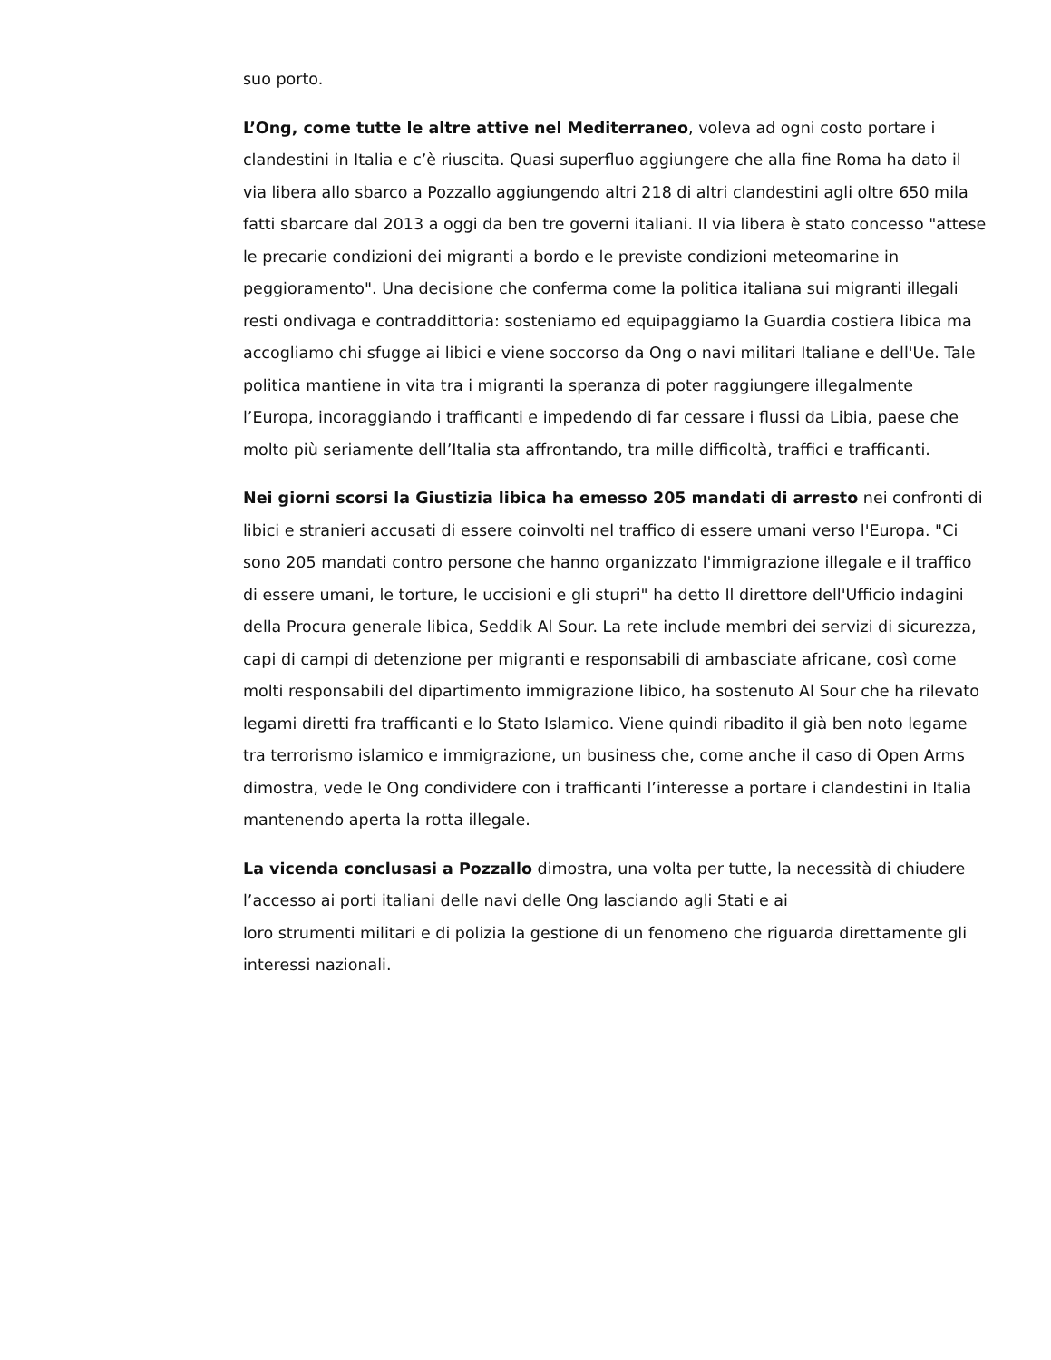suo porto.
L’Ong, come tutte le altre attive nel Mediterraneo, voleva ad ogni costo portare i clandestini in Italia e c’è riuscita. Quasi superfluo aggiungere che alla fine Roma ha dato il via libera allo sbarco a Pozzallo aggiungendo altri 218 di altri clandestini agli oltre 650 mila fatti sbarcare dal 2013 a oggi da ben tre governi italiani. Il via libera è stato concesso "attese le precarie condizioni dei migranti a bordo e le previste condizioni meteomarine in peggioramento". Una decisione che conferma come la politica italiana sui migranti illegali resti ondivaga e contraddittoria: sosteniamo ed equipaggiamo la Guardia costiera libica ma accogliamo chi sfugge ai libici e viene soccorso da Ong o navi militari Italiane e dell'Ue. Tale politica mantiene in vita tra i migranti la speranza di poter raggiungere illegalmente l’Europa, incoraggiando i trafficanti e impedendo di far cessare i flussi da Libia, paese che molto più seriamente dell’Italia sta affrontando, tra mille difficoltà, traffici e trafficanti.
Nei giorni scorsi la Giustizia libica ha emesso 205 mandati di arresto nei confronti di libici e stranieri accusati di essere coinvolti nel traffico di essere umani verso l'Europa. "Ci sono 205 mandati contro persone che hanno organizzato l'immigrazione illegale e il traffico di essere umani, le torture, le uccisioni e gli stupri" ha detto Il direttore dell'Ufficio indagini della Procura generale libica, Seddik Al Sour. La rete include membri dei servizi di sicurezza, capi di campi di detenzione per migranti e responsabili di ambasciate africane, così come molti responsabili del dipartimento immigrazione libico, ha sostenuto Al Sour che ha rilevato legami diretti fra trafficanti e lo Stato Islamico. Viene quindi ribadito il già ben noto legame tra terrorismo islamico e immigrazione, un business che, come anche il caso di Open Arms dimostra, vede le Ong condividere con i trafficanti l’interesse a portare i clandestini in Italia mantenendo aperta la rotta illegale.
La vicenda conclusasi a Pozzallo dimostra, una volta per tutte, la necessità di chiudere l’accesso ai porti italiani delle navi delle Ong lasciando agli Stati e ai
loro strumenti militari e di polizia la gestione di un fenomeno che riguarda direttamente gli interessi nazionali.